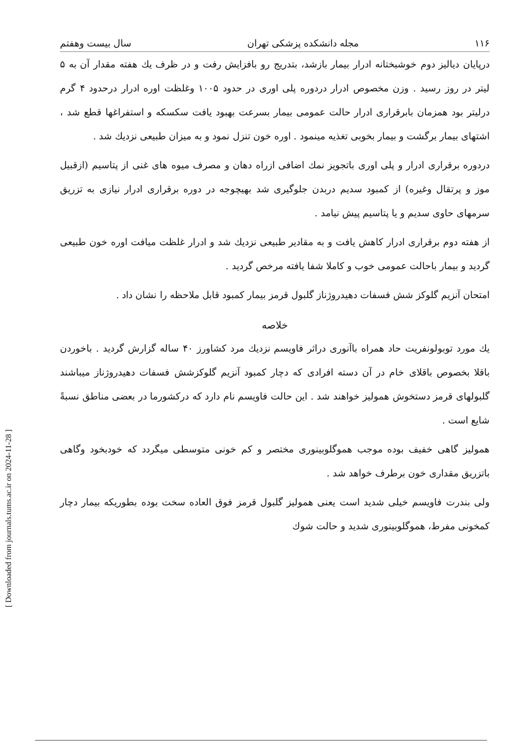[ Downloaded from journals.tums.ac.ir on 2024-11-28 ]
۱۱۶ مجله دانشکده پزشکی تهران سال بیست وهفتم
درپایان دیالیز دوم خوشبختانه ادرار بیمار بازشد، بتدریج رو بافزایش رفت و در ظرف یك هفته مقدار آن به ۵ لیتر در روز رسید . وزن مخصوص ادرار دردوره پلی اوری در حدود ۱۰۰۵ وغلظت اوره ادرار درحدود ۴ گرم درلیتر بود همزمان بابرقراری ادرار حالت عمومی بیمار بسرعت بهبود یافت سکسکه و استفراغها قطع شد ، اشتهای بیمار برگشت و بیمار بخوبی تغذیه مینمود . اوره خون تنزل نمود و به میزان طبیعی نزدیك شد .
دردوره برقراری ادرار و پلی اوری باتجویز نمك اضافی ازراه دهان و مصرف میوه های غنی از پتاسیم (ازقبیل موز و پرتقال وغیره) از کمبود سدیم دربدن جلوگیری شد بهیچوجه در دوره برقراری ادرار نیازی به تزریق سرمهای حاوی سدیم و یا پتاسیم پیش نیامد .
از هفته دوم برقراری ادرار کاهش یافت و به مقادیر طبیعی نزدیك شد و ادرار غلظت میافت اوره خون طبیعی گردید و بیمار باحالت عمومی خوب و کاملا شفا یافته مرخص گردید .
امتحان آنزیم گلوکز شش فسفات دهیدروژناز گلبول قرمز بیمار کمبود قابل ملاحظه را نشان داد .
خلاصه
یك مورد توبولونفریت حاد همراه باآنوری دراثر فاویسم نزدیك مرد کشاورز ۴۰ ساله گزارش گردید . باخوردن باقلا بخصوص باقلای خام در آن دسته افرادی که دچار کمبود آنزیم گلوکزشش فسفات دهیدروژناز میباشند گلبولهای قرمز دستخوش همولیز خواهند شد . این حالت فاویسم نام دارد که درکشورما در بعضی مناطق نسبةً شایع است .
همولیز گاهی خفیف بوده موجب هموگلوبینوری مختصر و کم خونی متوسطی میگردد که خودبخود وگاهی باتزریق مقداری خون برطرف خواهد شد .
ولی بندرت فاویسم خیلی شدید است یعنی همولیز گلبول قرمز فوق العاده سخت بوده بطوریکه بیمار دچار کمخونی مفرط، هموگلوبینوری شدید و حالت شوك